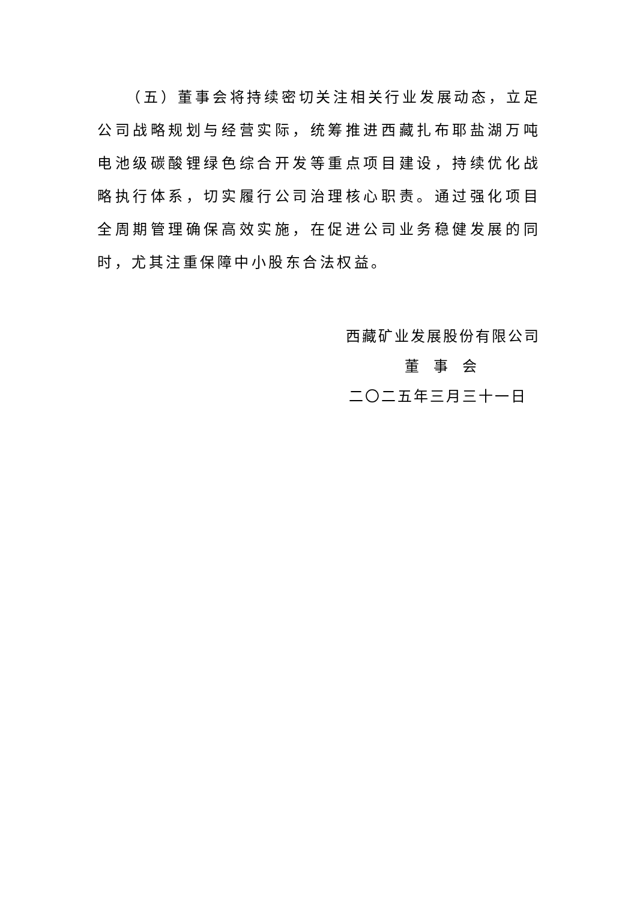（五）董事会将持续密切关注相关行业发展动态，立足公司战略规划与经营实际，统筹推进西藏扎布耶盐湖万吨电池级碳酸锂绿色综合开发等重点项目建设，持续优化战略执行体系，切实履行公司治理核心职责。通过强化项目全周期管理确保高效实施，在促进公司业务稳健发展的同时，尤其注重保障中小股东合法权益。
西藏矿业发展股份有限公司
董事会
二〇二五年三月三十一日